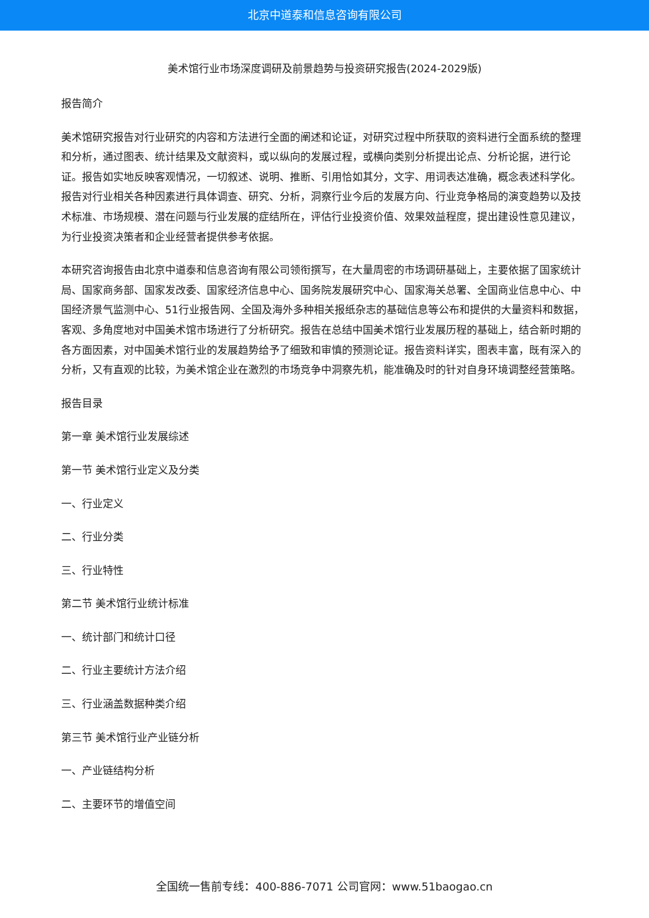北京中道泰和信息咨询有限公司
美术馆行业市场深度调研及前景趋势与投资研究报告(2024-2029版)
报告简介
美术馆研究报告对行业研究的内容和方法进行全面的阐述和论证，对研究过程中所获取的资料进行全面系统的整理和分析，通过图表、统计结果及文献资料，或以纵向的发展过程，或横向类别分析提出论点、分析论据，进行论证。报告如实地反映客观情况，一切叙述、说明、推断、引用恰如其分，文字、用词表达准确，概念表述科学化。报告对行业相关各种因素进行具体调查、研究、分析，洞察行业今后的发展方向、行业竞争格局的演变趋势以及技术标准、市场规模、潜在问题与行业发展的症结所在，评估行业投资价值、效果效益程度，提出建设性意见建议，为行业投资决策者和企业经营者提供参考依据。
本研究咨询报告由北京中道泰和信息咨询有限公司领衔撰写，在大量周密的市场调研基础上，主要依据了国家统计局、国家商务部、国家发改委、国家经济信息中心、国务院发展研究中心、国家海关总署、全国商业信息中心、中国经济景气监测中心、51行业报告网、全国及海外多种相关报纸杂志的基础信息等公布和提供的大量资料和数据，客观、多角度地对中国美术馆市场进行了分析研究。报告在总结中国美术馆行业发展历程的基础上，结合新时期的各方面因素，对中国美术馆行业的发展趋势给予了细致和审慎的预测论证。报告资料详实，图表丰富，既有深入的分析，又有直观的比较，为美术馆企业在激烈的市场竞争中洞察先机，能准确及时的针对自身环境调整经营策略。
报告目录
第一章 美术馆行业发展综述
第一节 美术馆行业定义及分类
一、行业定义
二、行业分类
三、行业特性
第二节 美术馆行业统计标准
一、统计部门和统计口径
二、行业主要统计方法介绍
三、行业涵盖数据种类介绍
第三节 美术馆行业产业链分析
一、产业链结构分析
二、主要环节的增值空间
全国统一售前专线：400-886-7071 公司官网：www.51baogao.cn